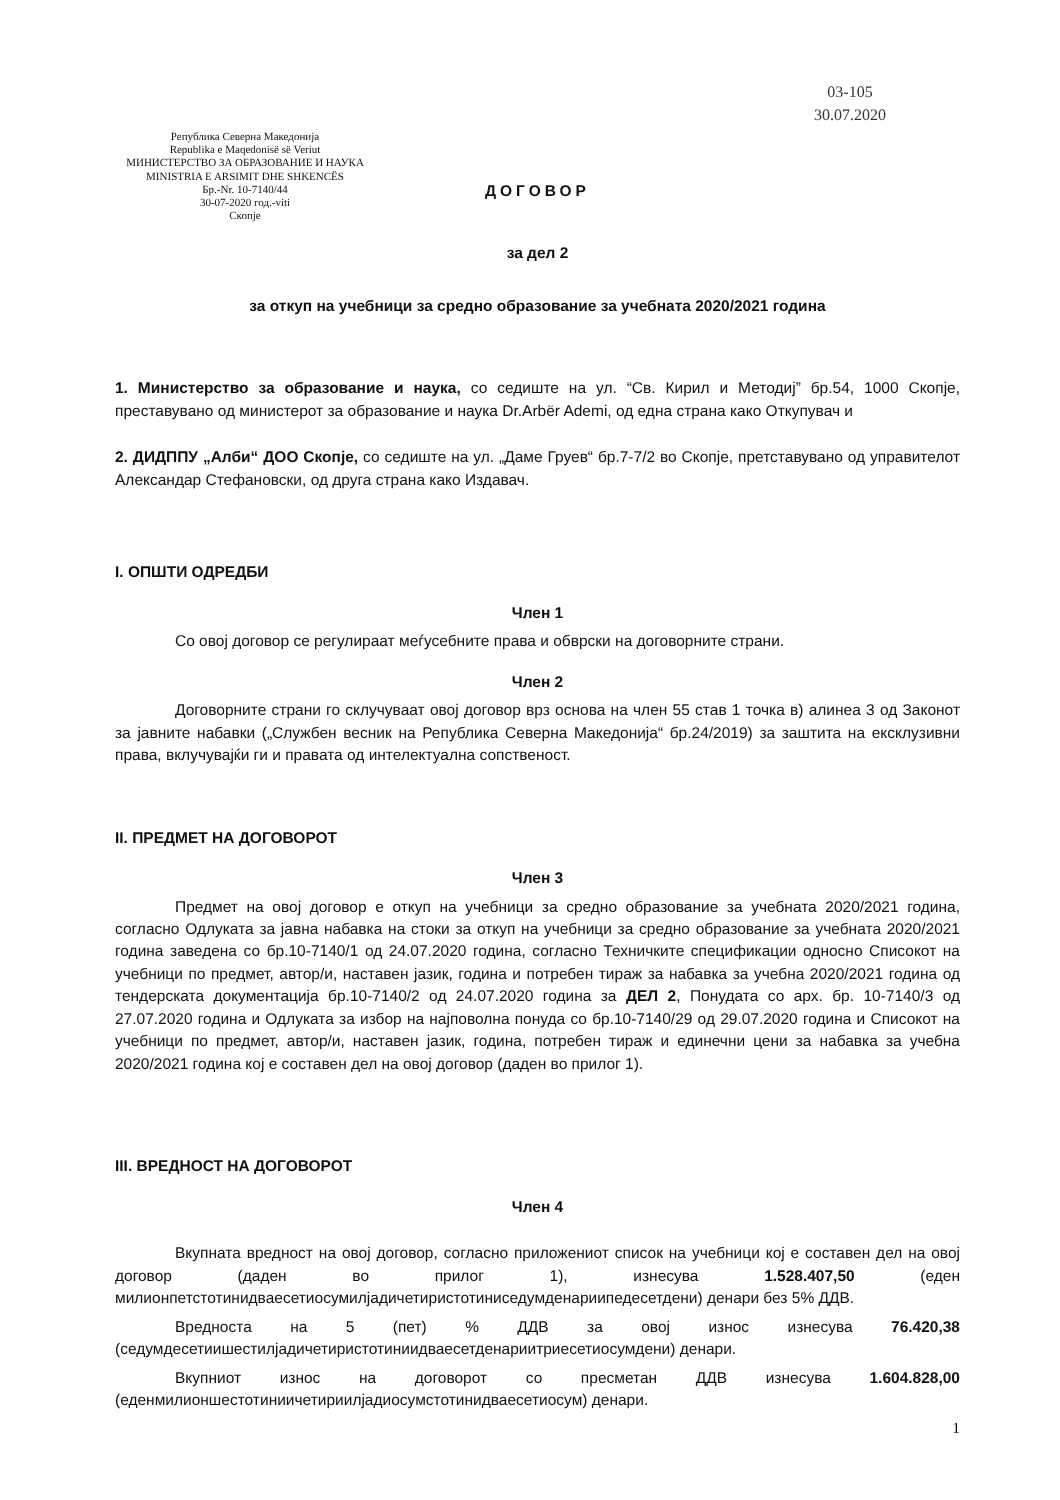Република Северна Македонија
Republika e Maqedonisë së Veriut
МИНИСТЕРСТВО ЗА ОБРАЗОВАНИЕ И НАУКА
MINISTRIA E ARSIMIT DHE SHKENCËS
Бр.-Nr. 10-7140/44
30-07-2020 год.-viti
Скопје
03-105
30.07.2020
ДОГОВОР
за дел 2
за откуп на учебници за средно образование за учебната 2020/2021 година
1. Министерство за образование и наука, со седиште на ул. “Св. Кирил и Методиј” бр.54, 1000 Скопје, преставувано од министерот за образование и наука Dr.Arbër Ademi, од една страна како Откупувач и
2. ДИДППУ „Алби“ ДОО Скопје, со седиште на ул. „Даме Груев“ бр.7-7/2 во Скопје, претставувано од управителот Александар Стефановски, од друга страна како Издавач.
I. ОПШТИ ОДРЕДБИ
Член 1
Со овој договор се регулираат меѓусебните права и обврски на договорните страни.
Член 2
Договорните страни го склучуваат овој договор врз основа на член 55 став 1 точка в) алинеа 3 од Законот за јавните набавки („Службен весник на Република Северна Македонија“ бр.24/2019) за заштита на ексклузивни права, вклучувајќи ги и правата од интелектуална сопственост.
II. ПРЕДМЕТ НА ДОГОВОРОТ
Член 3
Предмет на овој договор е откуп на учебници за средно образование за учебната 2020/2021 година, согласно Одлуката за јавна набавка на стоки за откуп на учебници за средно образование за учебната 2020/2021 година заведена со бр.10-7140/1 од 24.07.2020 година, согласно Техничките спецификации односно Списокот на учебници по предмет, автор/и, наставен јазик, година и потребен тираж за набавка за учебна 2020/2021 година од тендерската документација бр.10-7140/2 од 24.07.2020 година за ДЕЛ 2, Понудата со арх. бр. 10-7140/3 од 27.07.2020 година и Одлуката за избор на најповолна понуда со бр.10-7140/29 од 29.07.2020 година и Списокот на учебници по предмет, автор/и, наставен јазик, година, потребен тираж и единечни цени за набавка за учебна 2020/2021 година кој е составен дел на овој договор (даден во прилог 1).
III. ВРЕДНОСТ НА ДОГОВОРОТ
Член 4
Вкупната вредност на овој договор, согласно приложениот список на учебници кој е составен дел на овој договор (даден во прилог 1), изнесува 1.528.407,50 (еден милионпетстотинидваесетиосумилјадичетиристотиниседумденариипедесетдени) денари без 5% ДДВ.
Вредноста на 5 (пет) % ДДВ за овој износ изнесува 76.420,38 (седумдесетиишестилјадичетиристотиниидваесетденариитриесетиосумдени) денари.
Вкупниот износ на договорот со пресметан ДДВ изнесува 1.604.828,00 (еденмилионшестотиниичетириилјадиосумстотинидваесетиосум) денари.
1